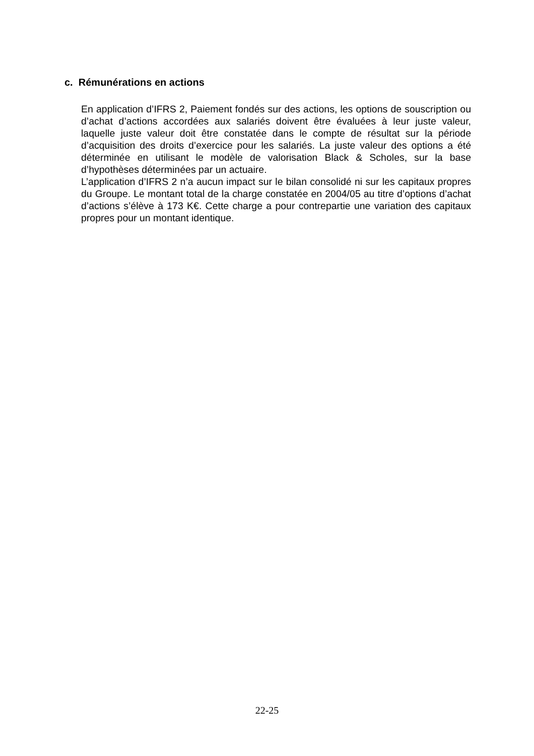c. Rémunérations en actions
En application d’IFRS 2, Paiement fondés sur des actions, les options de souscription ou d’achat d’actions accordées aux salariés doivent être évaluées à leur juste valeur, laquelle juste valeur doit être constatée dans le compte de résultat sur la période d’acquisition des droits d’exercice pour les salariés. La juste valeur des options a été déterminée en utilisant le modèle de valorisation Black & Scholes, sur la base d’hypothèses déterminées par un actuaire.
L’application d’IFRS 2 n’a aucun impact sur le bilan consolidé ni sur les capitaux propres du Groupe. Le montant total de la charge constatée en 2004/05 au titre d’options d’achat d’actions s’élève à 173 K€. Cette charge a pour contrepartie une variation des capitaux propres pour un montant identique.
22-25